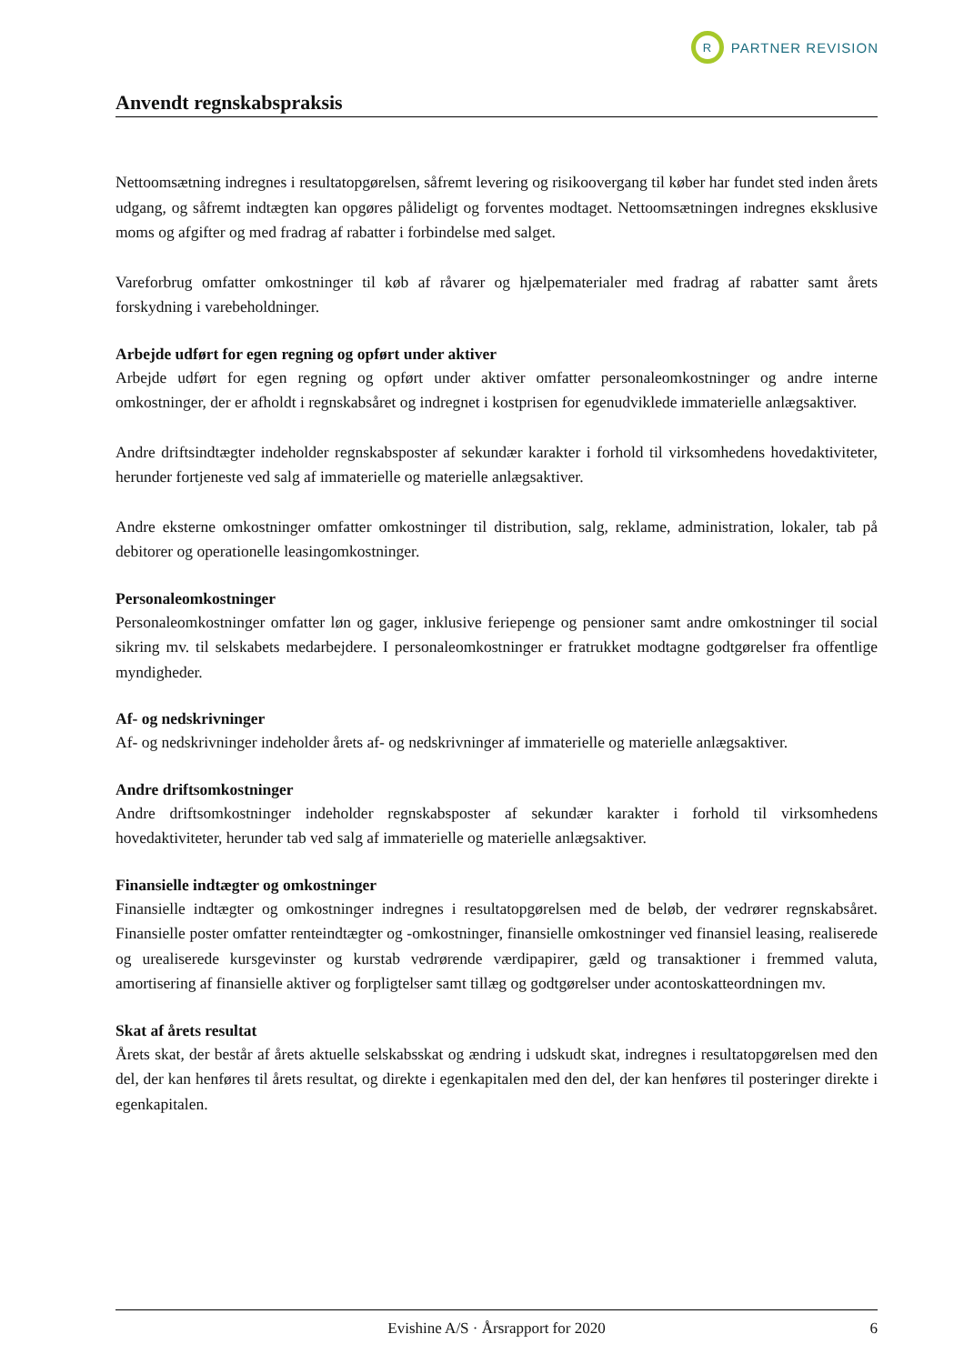R
PARTNER REVISION
Anvendt regnskabspraksis
Nettoomsætning indregnes i resultatopgørelsen, såfremt levering og risikoovergang til køber har fundet sted inden årets udgang, og såfremt indtægten kan opgøres pålideligt og forventes modtaget. Nettoomsætningen indregnes eksklusive moms og afgifter og med fradrag af rabatter i forbindelse med salget.
Vareforbrug omfatter omkostninger til køb af råvarer og hjælpematerialer med fradrag af rabatter samt årets forskydning i varebeholdninger.
Arbejde udført for egen regning og opført under aktiver
Arbejde udført for egen regning og opført under aktiver omfatter personaleomkostninger og andre interne omkostninger, der er afholdt i regnskabsåret og indregnet i kostprisen for egenudviklede immaterielle anlægsaktiver.
Andre driftsindtægter indeholder regnskabsposter af sekundær karakter i forhold til virksomhedens hovedaktiviteter, herunder fortjeneste ved salg af immaterielle og materielle anlægsaktiver.
Andre eksterne omkostninger omfatter omkostninger til distribution, salg, reklame, administration, lokaler, tab på debitorer og operationelle leasingomkostninger.
Personaleomkostninger
Personaleomkostninger omfatter løn og gager, inklusive feriepenge og pensioner samt andre omkostninger til social sikring mv. til selskabets medarbejdere. I personaleomkostninger er fratrukket modtagne godtgørelser fra offentlige myndigheder.
Af- og nedskrivninger
Af- og nedskrivninger indeholder årets af- og nedskrivninger af immaterielle og materielle anlægsaktiver.
Andre driftsomkostninger
Andre driftsomkostninger indeholder regnskabsposter af sekundær karakter i forhold til virksomhedens hovedaktiviteter, herunder tab ved salg af immaterielle og materielle anlægsaktiver.
Finansielle indtægter og omkostninger
Finansielle indtægter og omkostninger indregnes i resultatopgørelsen med de beløb, der vedrører regnskabsåret. Finansielle poster omfatter renteindtægter og -omkostninger, finansielle omkostninger ved finansiel leasing, realiserede og urealiserede kursgevinster og kurstab vedrørende værdipapirer, gæld og transaktioner i fremmed valuta, amortisering af finansielle aktiver og forpligtelser samt tillæg og godtgørelser under acontoskatteordningen mv.
Skat af årets resultat
Årets skat, der består af årets aktuelle selskabsskat og ændring i udskudt skat, indregnes i resultatopgørelsen med den del, der kan henføres til årets resultat, og direkte i egenkapitalen med den del, der kan henføres til posteringer direkte i egenkapitalen.
Evishine A/S · Årsrapport for 2020 6